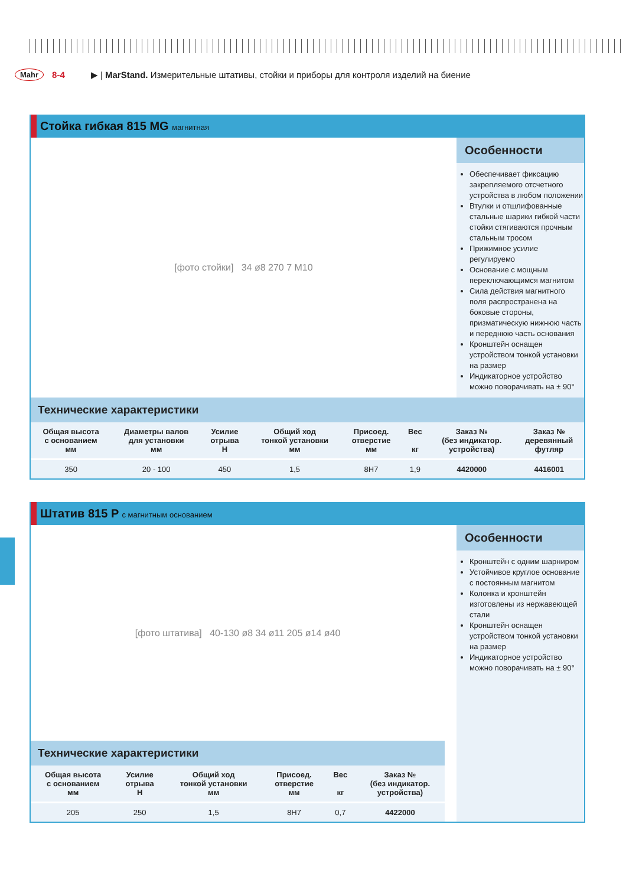Mahr 8-4 ▶ | MarStand. Измерительные штативы, стойки и приборы для контроля изделий на биение
Стойка гибкая 815 MG магнитная
[фото стойки] 34 ø8 270 7 M10
Особенности
Обеспечивает фиксацию закрепляемого отсчетного устройства в любом положении
Втулки и отшлифованные стальные шарики гибкой части стойки стягиваются прочным стальным тросом
Прижимное усилие регулируемо
Основание с мощным переключающимся магнитом
Сила действия магнитного поля распространена на боковые стороны, призматическую нижнюю часть и переднюю часть основания
Кронштейн оснащен устройством тонкой установки на размер
Индикаторное устройство можно поворачивать на ± 90°
Технические характеристики
| Общая высота с основанием мм | Диаметры валов для установки мм | Усилие отрыва Н | Общий ход тонкой установки мм | Присоед. отверстие мм | Вес кг | Заказ № (без индикатор. устройства) | Заказ № деревянный футляр |
| --- | --- | --- | --- | --- | --- | --- | --- |
| 350 | 20 - 100 | 450 | 1,5 | 8H7 | 1,9 | 4420000 | 4416001 |
Штатив 815 P с магнитным основанием
[фото штатива] 40-130 ø8 34 ø11 205 ø14 ø40
Технические характеристики
| Общая высота с основанием мм | Усилие отрыва Н | Общий ход тонкой установки мм | Присоед. отверстие мм | Вес кг | Заказ № (без индикатор. устройства) |
| --- | --- | --- | --- | --- | --- |
| 205 | 250 | 1,5 | 8H7 | 0,7 | 4422000 |
Особенности
Кронштейн с одним шарниром
Устойчивое круглое основание с постоянным магнитом
Колонка и кронштейн изготовлены из нержавеющей стали
Кронштейн оснащен устройством тонкой установки на размер
Индикаторное устройство можно поворачивать на ± 90°